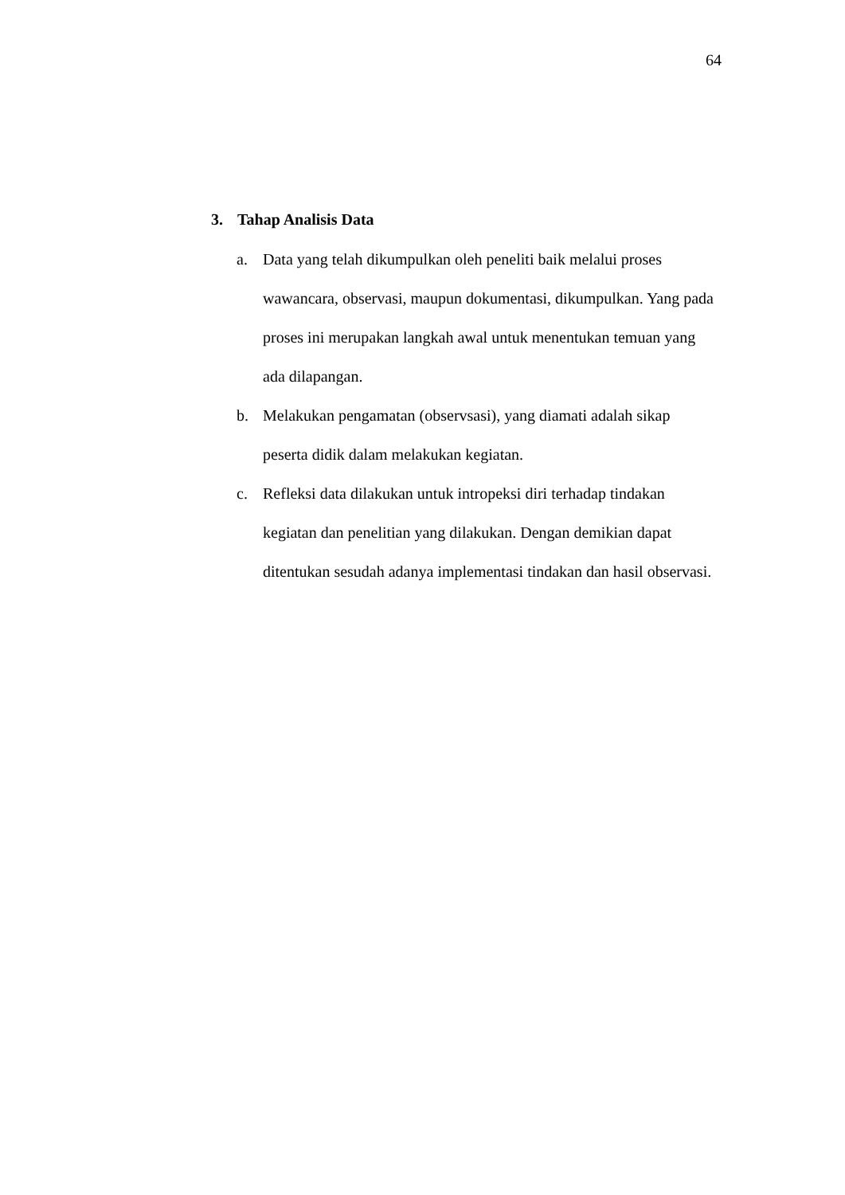64
3. Tahap Analisis Data
a. Data yang telah dikumpulkan oleh peneliti baik melalui proses wawancara, observasi, maupun dokumentasi, dikumpulkan. Yang pada proses ini merupakan langkah awal untuk menentukan temuan yang ada dilapangan.
b. Melakukan pengamatan (observsasi), yang diamati adalah sikap peserta didik dalam melakukan kegiatan.
c. Refleksi data dilakukan untuk intropeksi diri terhadap tindakan kegiatan dan penelitian yang dilakukan. Dengan demikian dapat ditentukan sesudah adanya implementasi tindakan dan hasil observasi.